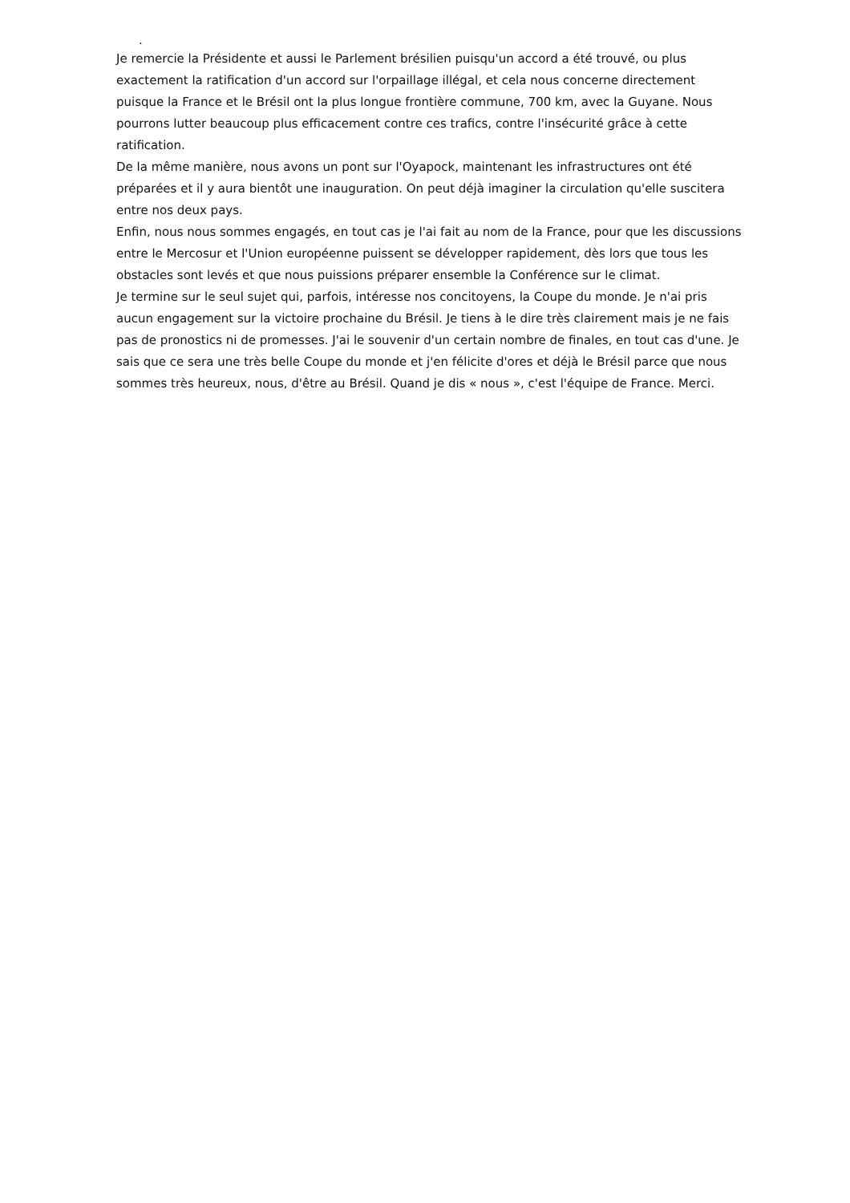.
Je remercie la Présidente et aussi le Parlement brésilien puisqu'un accord a été trouvé, ou plus exactement la ratification d'un accord sur l'orpaillage illégal, et cela nous concerne directement puisque la France et le Brésil ont la plus longue frontière commune, 700 km, avec la Guyane. Nous pourrons lutter beaucoup plus efficacement contre ces trafics, contre l'insécurité grâce à cette ratification.
De la même manière, nous avons un pont sur l'Oyapock, maintenant les infrastructures ont été préparées et il y aura bientôt une inauguration. On peut déjà imaginer la circulation qu'elle suscitera entre nos deux pays.
Enfin, nous nous sommes engagés, en tout cas je l'ai fait au nom de la France, pour que les discussions entre le Mercosur et l'Union européenne puissent se développer rapidement, dès lors que tous les obstacles sont levés et que nous puissions préparer ensemble la Conférence sur le climat.
Je termine sur le seul sujet qui, parfois, intéresse nos concitoyens, la Coupe du monde. Je n'ai pris aucun engagement sur la victoire prochaine du Brésil. Je tiens à le dire très clairement mais je ne fais pas de pronostics ni de promesses. J'ai le souvenir d'un certain nombre de finales, en tout cas d'une. Je sais que ce sera une très belle Coupe du monde et j'en félicite d'ores et déjà le Brésil parce que nous sommes très heureux, nous, d'être au Brésil. Quand je dis « nous », c'est l'équipe de France. Merci.